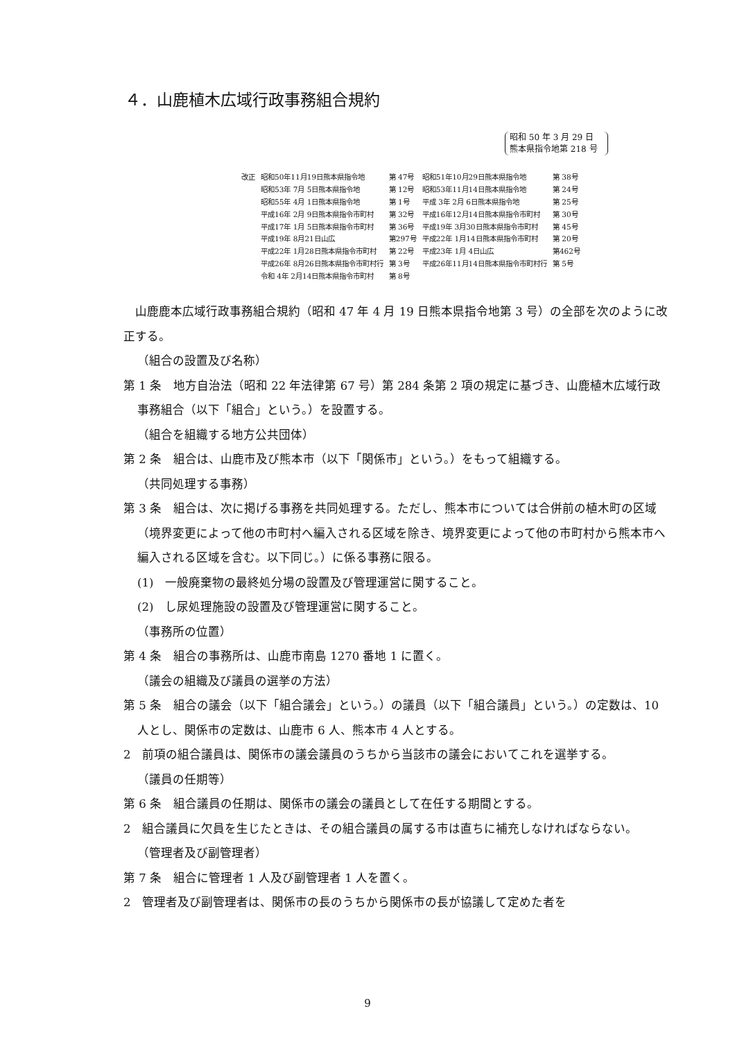４．山鹿植木広域行政事務組合規約
昭和 50 年 3 月 29 日
熊本県指令地第 218 号
| 改正 | 昭和50年11月19日熊本県指令地 | 第 47号 | 昭和51年10月29日熊本県指令地 | 第 38号 |
| | 昭和53年 7月 5日熊本県指令地 | 第 12号 | 昭和53年11月14日熊本県指令地 | 第 24号 |
| | 昭和55年 4月 1日熊本県指令地 | 第 1号 | 平成 3年 2月 6日熊本県指令地 | 第 25号 |
| | 平成16年 2月 9日熊本県指令市町村 | 第 32号 | 平成16年12月14日熊本県指令市町村 | 第 30号 |
| | 平成17年 1月 5日熊本県指令市町村 | 第 36号 | 平成19年 3月30日熊本県指令市町村 | 第 45号 |
| | 平成19年 8月21日山広 | 第297号 | 平成22年 1月14日熊本県指令市町村 | 第 20号 |
| | 平成22年 1月28日熊本県指令市町村 | 第 22号 | 平成23年 1月 4日山広 | 第462号 |
| | 平成26年 8月26日熊本県指令市町村行 | 第 3号 | 平成26年11月14日熊本県指令市町村行 | 第 5号 |
| | 令和 4年 2月14日熊本県指令市町村 | 第 8号 | | |
　山鹿鹿本広域行政事務組合規約（昭和 47 年 4 月 19 日熊本県指令地第 3 号）の全部を次のように改正する。
（組合の設置及び名称）
第 1 条　地方自治法（昭和 22 年法律第 67 号）第 284 条第 2 項の規定に基づき、山鹿植木広域行政事務組合（以下「組合」という。）を設置する。
（組合を組織する地方公共団体）
第 2 条　組合は、山鹿市及び熊本市（以下「関係市」という。）をもって組織する。
（共同処理する事務）
第 3 条　組合は、次に掲げる事務を共同処理する。ただし、熊本市については合併前の植木町の区域（境界変更によって他の市町村へ編入される区域を除き、境界変更によって他の市町村から熊本市へ編入される区域を含む。以下同じ。）に係る事務に限る。
(1)　一般廃棄物の最終処分場の設置及び管理運営に関すること。
(2)　し尿処理施設の設置及び管理運営に関すること。
（事務所の位置）
第 4 条　組合の事務所は、山鹿市南島 1270 番地 1 に置く。
（議会の組織及び議員の選挙の方法）
第 5 条　組合の議会（以下「組合議会」という。）の議員（以下「組合議員」という。）の定数は、10 人とし、関係市の定数は、山鹿市 6 人、熊本市 4 人とする。
2　前項の組合議員は、関係市の議会議員のうちから当該市の議会においてこれを選挙する。
（議員の任期等）
第 6 条　組合議員の任期は、関係市の議会の議員として在任する期間とする。
2　組合議員に欠員を生じたときは、その組合議員の属する市は直ちに補充しなければならない。
（管理者及び副管理者）
第 7 条　組合に管理者 1 人及び副管理者 1 人を置く。
2　管理者及び副管理者は、関係市の長のうちから関係市の長が協議して定めた者を
9